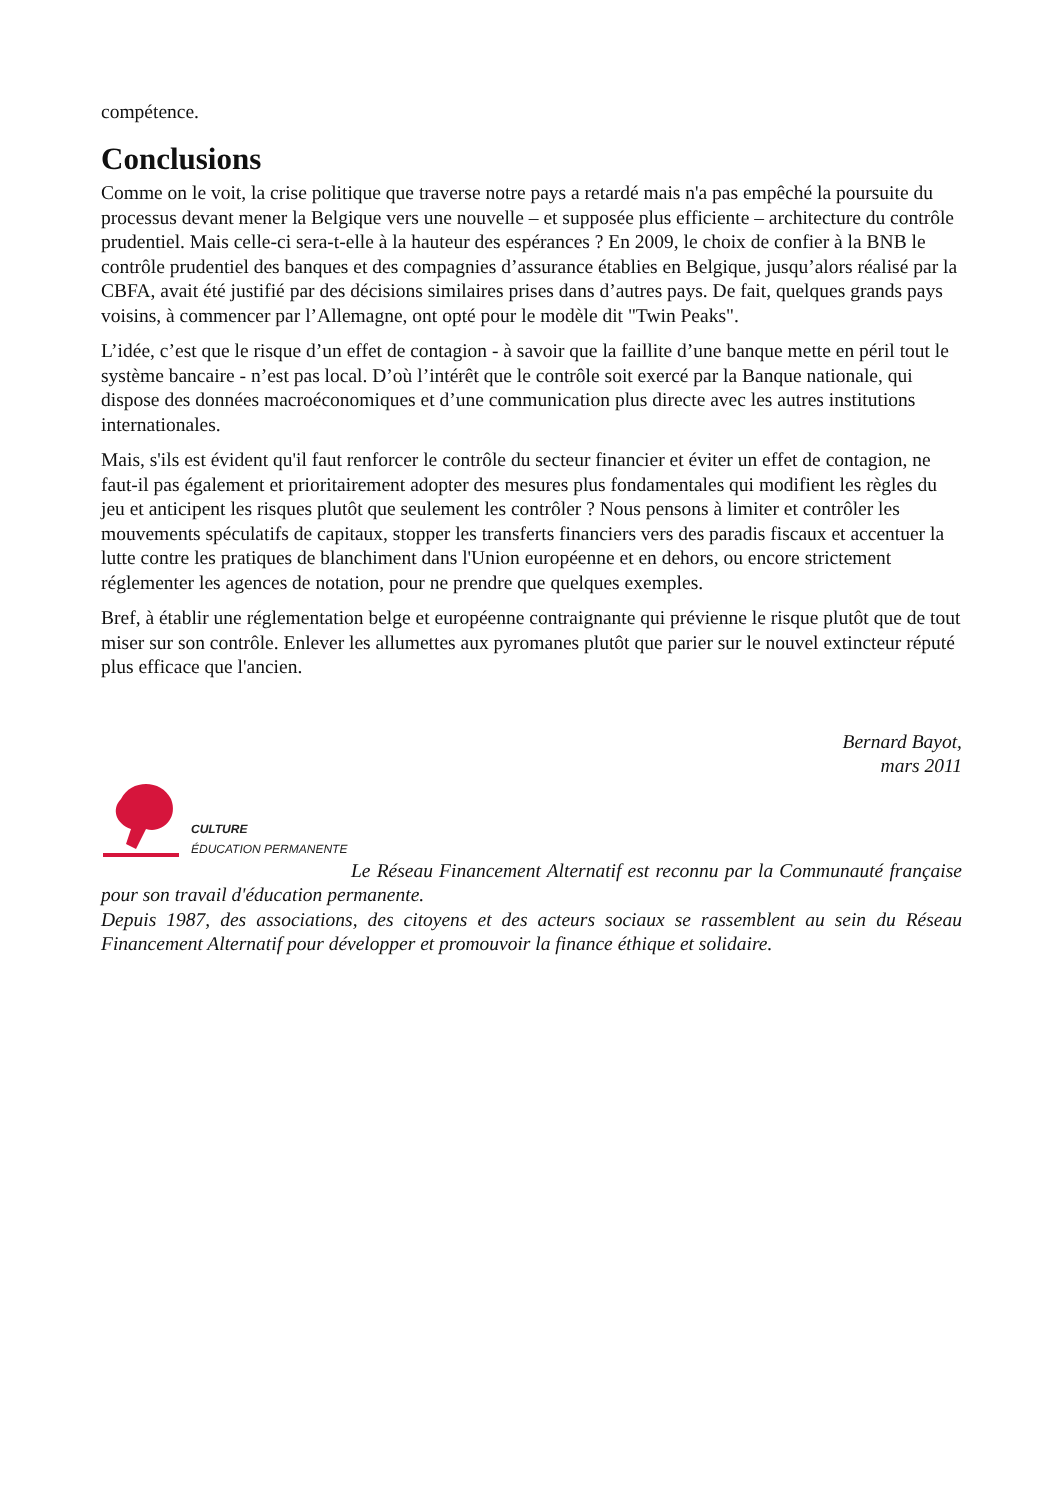compétence.
Conclusions
Comme on le voit, la crise politique que traverse notre pays a retardé mais n'a pas empêché la poursuite du processus devant mener la Belgique vers une nouvelle – et supposée plus efficiente – architecture du contrôle prudentiel. Mais celle-ci sera-t-elle à la hauteur des espérances ? En 2009, le choix de confier à la BNB le contrôle prudentiel des banques et des compagnies d’assurance établies en Belgique, jusqu’alors réalisé par la CBFA, avait été justifié par des décisions similaires prises dans d’autres pays. De fait, quelques grands pays voisins, à commencer par l’Allemagne, ont opté pour le modèle dit "Twin Peaks".
L’idée, c’est que le risque d’un effet de contagion - à savoir que la faillite d’une banque mette en péril tout le système bancaire - n’est pas local. D’où l’intérêt que le contrôle soit exercé par la Banque nationale, qui dispose des données macroéconomiques et d’une communication plus directe avec les autres institutions internationales.
Mais, s'ils est évident qu'il faut renforcer le contrôle du secteur financier et éviter un effet de contagion, ne faut-il pas également et prioritairement adopter des mesures plus fondamentales qui modifient les règles du jeu et anticipent les risques plutôt que seulement les contrôler ? Nous pensons à limiter et contrôler les mouvements spéculatifs de capitaux, stopper les transferts financiers vers des paradis fiscaux et accentuer la lutte contre les pratiques de blanchiment dans l'Union européenne et en dehors, ou encore strictement réglementer les agences de notation, pour ne prendre que quelques exemples.
Bref, à établir une réglementation belge et européenne contraignante qui prévienne le risque plutôt que de tout miser sur son contrôle. Enlever les allumettes aux pyromanes plutôt que parier sur le nouvel extincteur réputé plus efficace que l'ancien.
Bernard Bayot,
mars 2011
CULTURE
ÉDUCATION PERMANENTE
Le Réseau Financement Alternatif est reconnu par la Communauté française pour son travail d'éducation permanente.
Depuis 1987, des associations, des citoyens et des acteurs sociaux se rassemblent au sein du Réseau Financement Alternatif pour développer et promouvoir la finance éthique et solidaire.